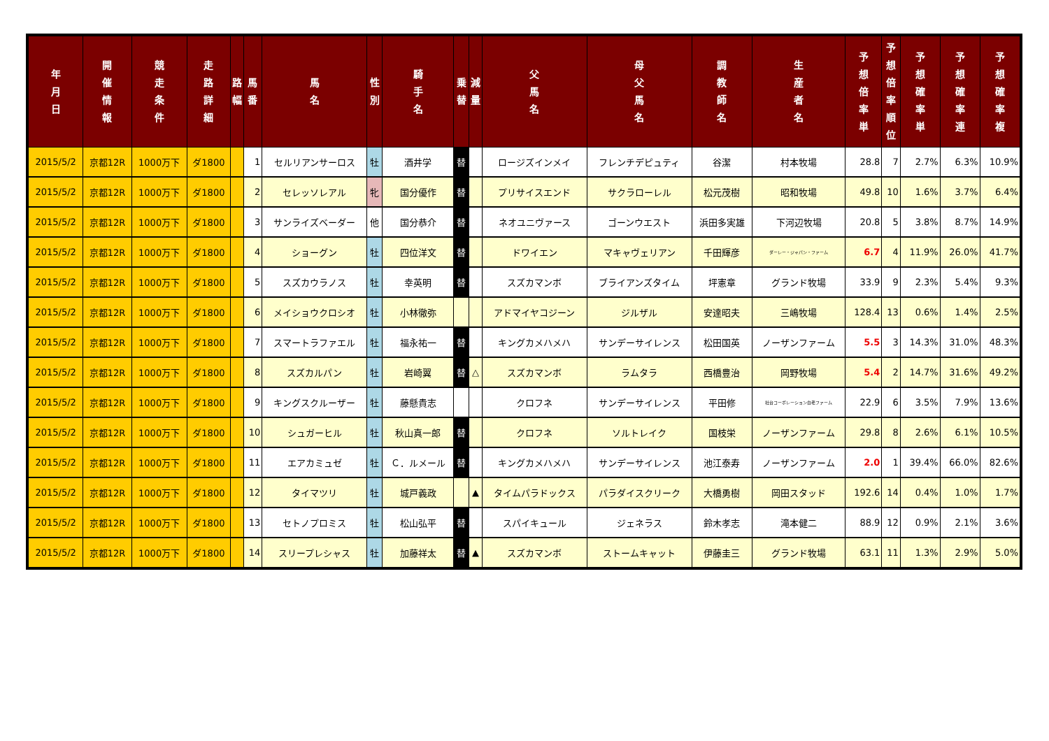| 年 月 日 | 開 催 情 報 | 競 走 条 件 | 走 路 詳 細 | 路 幅 | 馬 番 | 馬 名 | 性 別 | 騎 手 名 | 乗 替 | 減 量 | 父 馬 名 | 母 父 馬 名 | 調 教 師 名 | 生 産 者 名 | 予 想 倍 率 単 | 予 想 倍 率 順 位 | 予 想 確 率 単 | 予 想 確 率 連 | 予 想 確 率 複 |
| --- | --- | --- | --- | --- | --- | --- | --- | --- | --- | --- | --- | --- | --- | --- | --- | --- | --- | --- | --- |
| 2015/5/2 | 京都12R | 1000万下 | ダ1800 | | 1 | セルリアンサーロス | 牡 | 酒井学 | 替 | | ロージズインメイ | フレンチデピュティ | 谷潔 | 村本牧場 | 28.8 | 7 | 2.7% | 6.3% | 10.9% |
| 2015/5/2 | 京都12R | 1000万下 | ダ1800 | | 2 | セレッソレアル | 牝 | 国分優作 | 替 | | プリサイスエンド | サクラローレル | 松元茂樹 | 昭和牧場 | 49.8 | 10 | 1.6% | 3.7% | 6.4% |
| 2015/5/2 | 京都12R | 1000万下 | ダ1800 | | 3 | サンライズベーダー | 他 | 国分恭介 | 替 | | ネオユニヴァース | ゴーンウエスト | 浜田多実雄 | 下河辺牧場 | 20.8 | 5 | 3.8% | 8.7% | 14.9% |
| 2015/5/2 | 京都12R | 1000万下 | ダ1800 | | 4 | ショーグン | 牡 | 四位洋文 | 替 | | ドワイエン | マキャヴェリアン | 千田輝彦 | ダーレー・ジャパン・ファーム | 6.7 | 4 | 11.9% | 26.0% | 41.7% |
| 2015/5/2 | 京都12R | 1000万下 | ダ1800 | | 5 | スズカウラノス | 牡 | 幸英明 | 替 | | スズカマンボ | ブライアンズタイム | 坪憲章 | グランド牧場 | 33.9 | 9 | 2.3% | 5.4% | 9.3% |
| 2015/5/2 | 京都12R | 1000万下 | ダ1800 | | 6 | メイショウクロシオ | 牡 | 小林徹弥 | | | アドマイヤコジーン | ジルザル | 安達昭夫 | 三嶋牧場 | 128.4 | 13 | 0.6% | 1.4% | 2.5% |
| 2015/5/2 | 京都12R | 1000万下 | ダ1800 | | 7 | スマートラファエル | 牡 | 福永祐一 | 替 | | キングカメハメハ | サンデーサイレンス | 松田国英 | ノーザンファーム | 5.5 | 3 | 14.3% | 31.0% | 48.3% |
| 2015/5/2 | 京都12R | 1000万下 | ダ1800 | | 8 | スズカルパン | 牡 | 岩崎翼 | 替 | △ | スズカマンボ | ラムタラ | 西橋豊治 | 岡野牧場 | 5.4 | 2 | 14.7% | 31.6% | 49.2% |
| 2015/5/2 | 京都12R | 1000万下 | ダ1800 | | 9 | キングスクルーザー | 牡 | 藤懸貴志 | | | クロフネ | サンデーサイレンス | 平田修 | 社台コーポレーション白老ファーム | 22.9 | 6 | 3.5% | 7.9% | 13.6% |
| 2015/5/2 | 京都12R | 1000万下 | ダ1800 | | 10 | シュガーヒル | 牡 | 秋山真一郎 | 替 | | クロフネ | ソルトレイク | 国枝栄 | ノーザンファーム | 29.8 | 8 | 2.6% | 6.1% | 10.5% |
| 2015/5/2 | 京都12R | 1000万下 | ダ1800 | | 11 | エアカミュゼ | 牡 | Ｃ．ルメール | 替 | | キングカメハメハ | サンデーサイレンス | 池江泰寿 | ノーザンファーム | 2.0 | 1 | 39.4% | 66.0% | 82.6% |
| 2015/5/2 | 京都12R | 1000万下 | ダ1800 | | 12 | タイマツリ | 牡 | 城戸義政 | | ▲ | タイムパラドックス | パラダイスクリーク | 大橋勇樹 | 岡田スタッド | 192.6 | 14 | 0.4% | 1.0% | 1.7% |
| 2015/5/2 | 京都12R | 1000万下 | ダ1800 | | 13 | セトノプロミス | 牡 | 松山弘平 | 替 | | スパイキュール | ジェネラス | 鈴木孝志 | 滝本健二 | 88.9 | 12 | 0.9% | 2.1% | 3.6% |
| 2015/5/2 | 京都12R | 1000万下 | ダ1800 | | 14 | スリープレシャス | 牡 | 加藤祥太 | 替 | ▲ | スズカマンボ | ストームキャット | 伊藤圭三 | グランド牧場 | 63.1 | 11 | 1.3% | 2.9% | 5.0% |